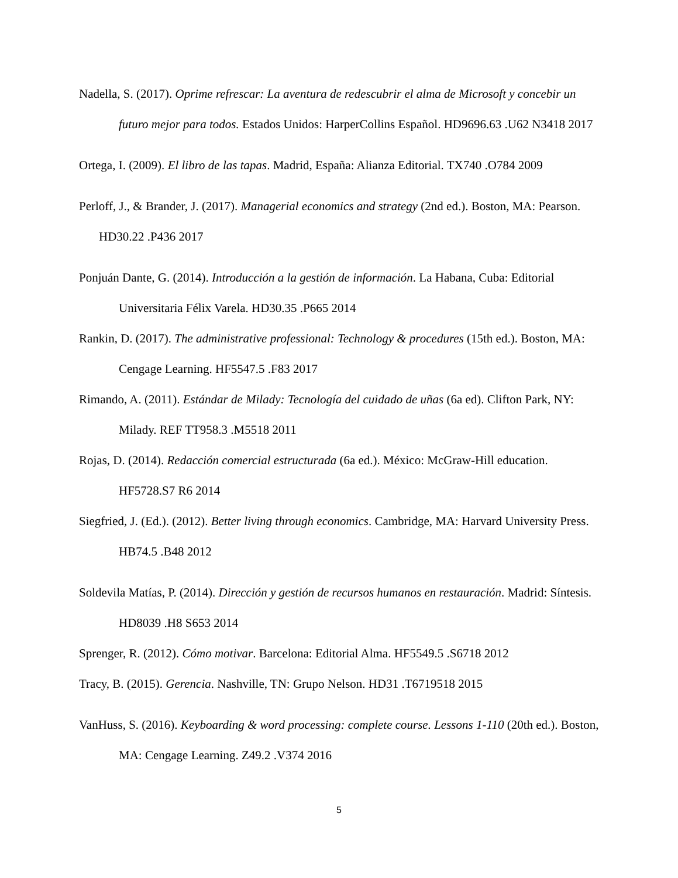Nadella, S. (2017). Oprime refrescar: La aventura de redescubrir el alma de Microsoft y concebir un futuro mejor para todos. Estados Unidos: HarperCollins Español. HD9696.63 .U62 N3418 2017
Ortega, I. (2009). El libro de las tapas. Madrid, España: Alianza Editorial. TX740 .O784 2009
Perloff, J., & Brander, J. (2017). Managerial economics and strategy (2nd ed.). Boston, MA: Pearson. HD30.22 .P436 2017
Ponjuán Dante, G. (2014). Introducción a la gestión de información. La Habana, Cuba: Editorial Universitaria Félix Varela. HD30.35 .P665 2014
Rankin, D. (2017). The administrative professional: Technology & procedures (15th ed.). Boston, MA: Cengage Learning. HF5547.5 .F83 2017
Rimando, A. (2011). Estándar de Milady: Tecnología del cuidado de uñas (6a ed). Clifton Park, NY: Milady. REF TT958.3 .M5518 2011
Rojas, D. (2014). Redacción comercial estructurada (6a ed.). México: McGraw-Hill education. HF5728.S7 R6 2014
Siegfried, J. (Ed.). (2012). Better living through economics. Cambridge, MA: Harvard University Press. HB74.5 .B48 2012
Soldevila Matías, P. (2014). Dirección y gestión de recursos humanos en restauración. Madrid: Síntesis. HD8039 .H8 S653 2014
Sprenger, R. (2012). Cómo motivar. Barcelona: Editorial Alma. HF5549.5 .S6718 2012
Tracy, B. (2015). Gerencia. Nashville, TN: Grupo Nelson. HD31 .T6719518 2015
VanHuss, S. (2016). Keyboarding & word processing: complete course. Lessons 1-110 (20th ed.). Boston, MA: Cengage Learning. Z49.2 .V374 2016
5